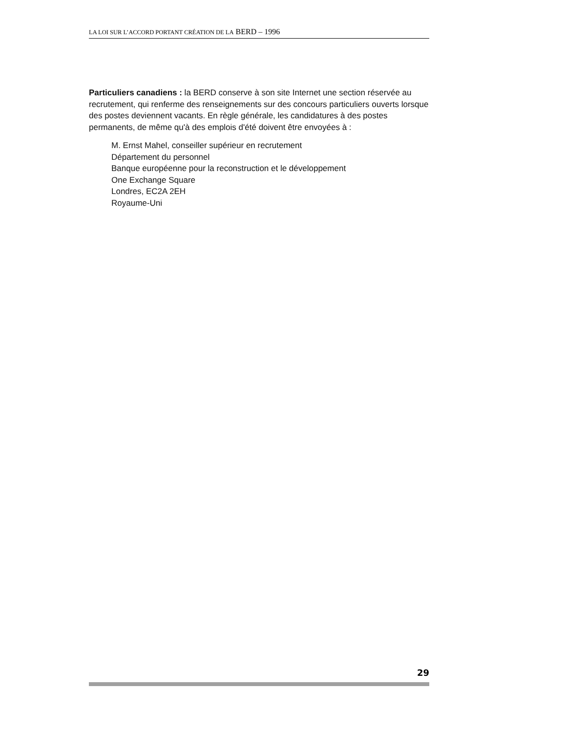LA LOI SUR L’ACCORD PORTANT CRÉATION DE LA BERD – 1996
Particuliers canadiens : la BERD conserve à son site Internet une section réservée au recrutement, qui renferme des renseignements sur des concours particuliers ouverts lorsque des postes deviennent vacants. En règle générale, les candidatures à des postes permanents, de même qu'à des emplois d'été doivent être envoyées à :
M. Ernst Mahel, conseiller supérieur en recrutement
Département du personnel
Banque européenne pour la reconstruction et le développement
One Exchange Square
Londres, EC2A 2EH
Royaume-Uni
29